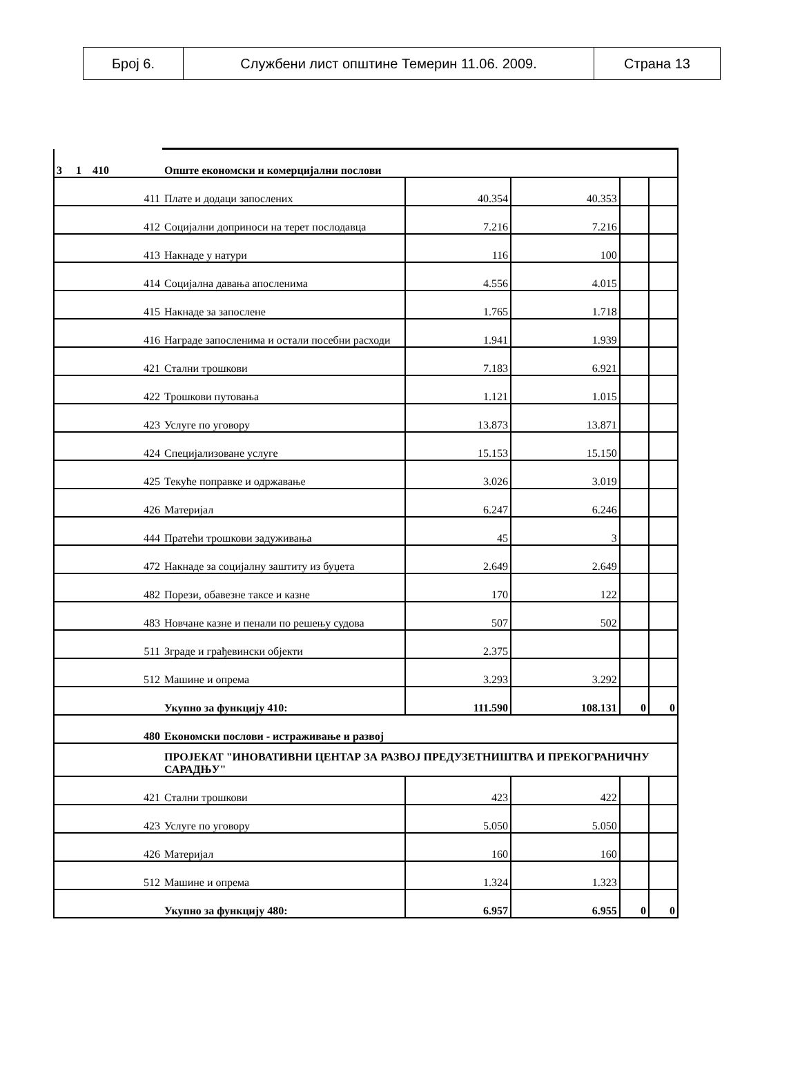| Број 6. | Службени лист општине Темерин 11.06. 2009. | Страна 13 |
| 3 1 410 | Опште економски и комерцијални послови | | | | |
| 411 | Плате и додаци запослених | 40.354 | 40.353 | | |
| 412 | Социјални доприноси на терет послодавца | 7.216 | 7.216 | | |
| 413 | Накнаде у натури | 116 | 100 | | |
| 414 | Социјална давања апосленима | 4.556 | 4.015 | | |
| 415 | Накнаде за запослене | 1.765 | 1.718 | | |
| 416 | Награде запосленима и остали посебни расходи | 1.941 | 1.939 | | |
| 421 | Стални трошкови | 7.183 | 6.921 | | |
| 422 | Трошкови путовања | 1.121 | 1.015 | | |
| 423 | Услуге по уговору | 13.873 | 13.871 | | |
| 424 | Специјализоване услуге | 15.153 | 15.150 | | |
| 425 | Текуће поправке и одржавање | 3.026 | 3.019 | | |
| 426 | Материјал | 6.247 | 6.246 | | |
| 444 | Пратећи трошкови задуживања | 45 | 3 | | |
| 472 | Накнаде за социјалну заштиту из буџета | 2.649 | 2.649 | | |
| 482 | Порези, обавезне таксе и казне | 170 | 122 | | |
| 483 | Новчане казне и пенали по решењу судова | 507 | 502 | | |
| 511 | Зграде и грађевински објекти | 2.375 | | | |
| 512 | Машине и опрема | 3.293 | 3.292 | | |
| | Укупно за функцију 410: | 111.590 | 108.131 | 0 | 0 |
| 480 | Економски послови - истраживање и развој | | | | |
| | ПРОЈЕКАТ "ИНОВАТИВНИ ЦЕНТАР ЗА РАЗВОЈ ПРЕДУЗЕТНИШТВА И ПРЕКОГРАНИЧНУ САРАДЊУ" | | | | |
| 421 | Стални трошкови | 423 | 422 | | |
| 423 | Услуге по уговору | 5.050 | 5.050 | | |
| 426 | Материјал | 160 | 160 | | |
| 512 | Машине и опрема | 1.324 | 1.323 | | |
| | Укупно за функцију 480: | 6.957 | 6.955 | 0 | 0 |